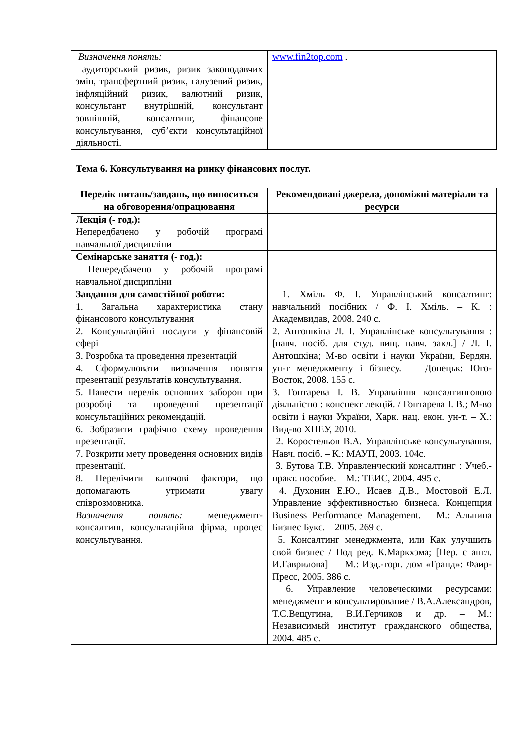| Визначення понять: аудиторський ризик, ризик законодавчих змін, трансфертний ризик, галузевий ризик, інфляційний ризик, валютний ризик, консультант внутрішній, консультант зовнішній, консалтинг, фінансове консультування, суб’єкти консультаційної діяльності. | www.fin2top.com . |
Тема 6. Консультування на ринку фінансових послуг.
| Перелік питань/завдань, що виноситься на обговорення/опрацювання | Рекомендовані джерела, допоміжні матеріали та ресурси |
| --- | --- |
| Лекція (- год.): Непередбачено у робочій програмі навчальної дисципліни | |
| Семінарське заняття (- год.): Непередбачено у робочій програмі навчальної дисципліни | |
| Завдання для самостійної роботи: 1. Загальна характеристика стану фінансового консультування 2. Консультаційні послуги у фінансовій сфері 3. Розробка та проведення презентацій 4. Сформулювати визначення поняття презентації результатів консультування. 5. Навести перелік основних заборон при розробці та проведенні презентації консультаційних рекомендацій. 6. Зобразити графічно схему проведення презентації. 7. Розкрити мету проведення основних видів презентації. 8. Перелічити ключові фактори, що допомагають утримати увагу співрозмовника. Визначення понять: менеджмент-консалтинг, консультаційна фірма, процес консультування. | 1. Хміль Ф. І. Управлінський консалтинг: навчальний посібник / Ф. І. Хміль. – К. : Академвидав, 2008. 240 с. 2. Антошкіна Л. І. Управлінське консультування : [навч. посіб. для студ. вищ. навч. закл.] / Л. І. Антошкіна; М-во освіти і науки України, Бердян. ун-т менеджменту і бізнесу. — Донецьк: Юго-Восток, 2008. 155 с. 3. Гонтарева І. В. Управління консалтинговою діяльністю : конспект лекцій. / Гонтарева І. В.; М-во освіти і науки України, Харк. нац. екон. ун-т. – Х.: Вид-во ХНЕУ, 2010. 2. Коростельов В.А. Управлінське консультування. Навч. посіб. – К.: МАУП, 2003. 104с. 3. Бутова Т.В. Управленческий консалтинг : Учеб.-практ. пособие. – М.: ТЕИС, 2004. 495 с. 4. Духонин Е.Ю., Исаев Д.В., Мостовой Е.Л. Управление эффективностью бизнеса. Концепция Business Performance Management. – М.: Альпина Бизнес Букс. – 2005. 269 с. 5. Консалтинг менеджмента, или Как улучшить свой бизнес / Под ред. К.Маркхэма; [Пер. с англ. И.Гаврилова] — М.: Изд.-торг. дом «Гранд»: Фаир-Пресс, 2005. 386 с. 6. Управление человеческими ресурсами: менеджмент и консультирование / В.А.Александров, Т.С.Вещугина, В.И.Герчиков и др. – М.: Независимый институт гражданского общества, 2004. 485 с. |